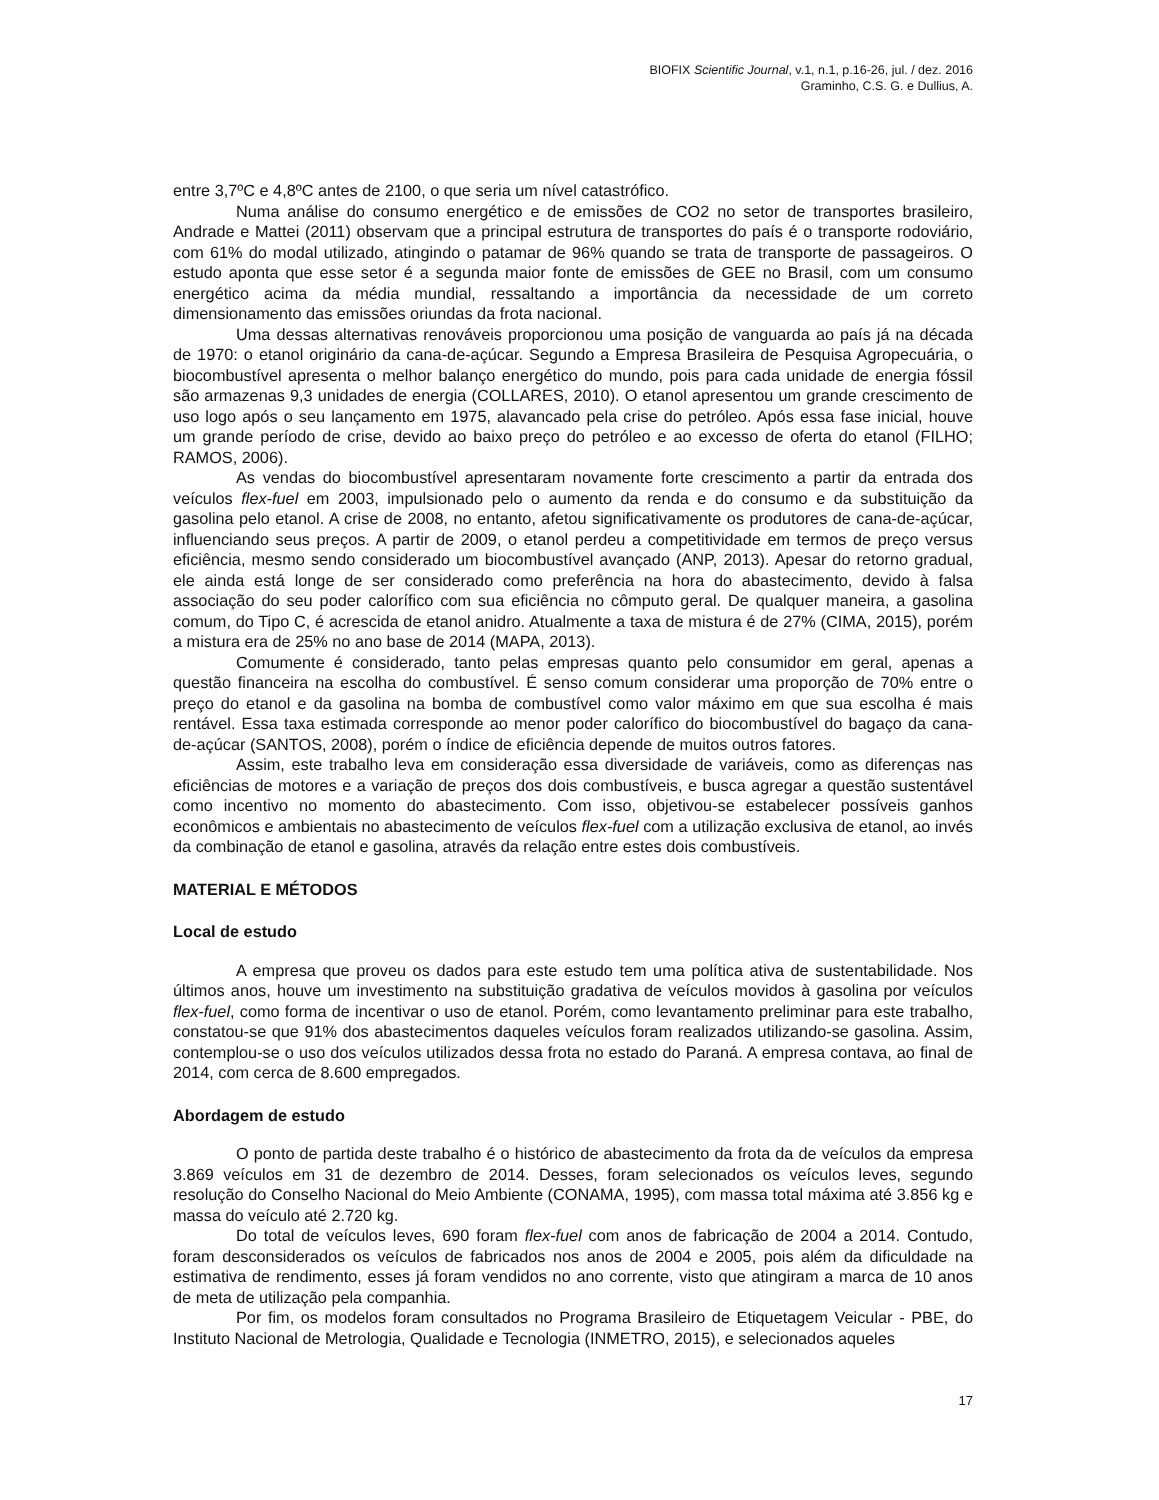BIOFIX Scientific Journal, v.1, n.1, p.16-26, jul. / dez. 2016
Graminho, C.S. G. e Dullius, A.
entre 3,7ºC e 4,8ºC antes de 2100, o que seria um nível catastrófico.
Numa análise do consumo energético e de emissões de CO2 no setor de transportes brasileiro, Andrade e Mattei (2011) observam que a principal estrutura de transportes do país é o transporte rodoviário, com 61% do modal utilizado, atingindo o patamar de 96% quando se trata de transporte de passageiros. O estudo aponta que esse setor é a segunda maior fonte de emissões de GEE no Brasil, com um consumo energético acima da média mundial, ressaltando a importância da necessidade de um correto dimensionamento das emissões oriundas da frota nacional.
Uma dessas alternativas renováveis proporcionou uma posição de vanguarda ao país já na década de 1970: o etanol originário da cana-de-açúcar. Segundo a Empresa Brasileira de Pesquisa Agropecuária, o biocombustível apresenta o melhor balanço energético do mundo, pois para cada unidade de energia fóssil são armazenas 9,3 unidades de energia (COLLARES, 2010). O etanol apresentou um grande crescimento de uso logo após o seu lançamento em 1975, alavancado pela crise do petróleo. Após essa fase inicial, houve um grande período de crise, devido ao baixo preço do petróleo e ao excesso de oferta do etanol (FILHO; RAMOS, 2006).
As vendas do biocombustível apresentaram novamente forte crescimento a partir da entrada dos veículos flex-fuel em 2003, impulsionado pelo o aumento da renda e do consumo e da substituição da gasolina pelo etanol. A crise de 2008, no entanto, afetou significativamente os produtores de cana-de-açúcar, influenciando seus preços. A partir de 2009, o etanol perdeu a competitividade em termos de preço versus eficiência, mesmo sendo considerado um biocombustível avançado (ANP, 2013). Apesar do retorno gradual, ele ainda está longe de ser considerado como preferência na hora do abastecimento, devido à falsa associação do seu poder calorífico com sua eficiência no cômputo geral. De qualquer maneira, a gasolina comum, do Tipo C, é acrescida de etanol anidro. Atualmente a taxa de mistura é de 27% (CIMA, 2015), porém a mistura era de 25% no ano base de 2014 (MAPA, 2013).
Comumente é considerado, tanto pelas empresas quanto pelo consumidor em geral, apenas a questão financeira na escolha do combustível. É senso comum considerar uma proporção de 70% entre o preço do etanol e da gasolina na bomba de combustível como valor máximo em que sua escolha é mais rentável. Essa taxa estimada corresponde ao menor poder calorífico do biocombustível do bagaço da cana-de-açúcar (SANTOS, 2008), porém o índice de eficiência depende de muitos outros fatores.
Assim, este trabalho leva em consideração essa diversidade de variáveis, como as diferenças nas eficiências de motores e a variação de preços dos dois combustíveis, e busca agregar a questão sustentável como incentivo no momento do abastecimento. Com isso, objetivou-se estabelecer possíveis ganhos econômicos e ambientais no abastecimento de veículos flex-fuel com a utilização exclusiva de etanol, ao invés da combinação de etanol e gasolina, através da relação entre estes dois combustíveis.
MATERIAL E MÉTODOS
Local de estudo
A empresa que proveu os dados para este estudo tem uma política ativa de sustentabilidade. Nos últimos anos, houve um investimento na substituição gradativa de veículos movidos à gasolina por veículos flex-fuel, como forma de incentivar o uso de etanol. Porém, como levantamento preliminar para este trabalho, constatou-se que 91% dos abastecimentos daqueles veículos foram realizados utilizando-se gasolina. Assim, contemplou-se o uso dos veículos utilizados dessa frota no estado do Paraná. A empresa contava, ao final de 2014, com cerca de 8.600 empregados.
Abordagem de estudo
O ponto de partida deste trabalho é o histórico de abastecimento da frota da de veículos da empresa 3.869 veículos em 31 de dezembro de 2014. Desses, foram selecionados os veículos leves, segundo resolução do Conselho Nacional do Meio Ambiente (CONAMA, 1995), com massa total máxima até 3.856 kg e massa do veículo até 2.720 kg.
Do total de veículos leves, 690 foram flex-fuel com anos de fabricação de 2004 a 2014. Contudo, foram desconsiderados os veículos de fabricados nos anos de 2004 e 2005, pois além da dificuldade na estimativa de rendimento, esses já foram vendidos no ano corrente, visto que atingiram a marca de 10 anos de meta de utilização pela companhia.
Por fim, os modelos foram consultados no Programa Brasileiro de Etiquetagem Veicular - PBE, do Instituto Nacional de Metrologia, Qualidade e Tecnologia (INMETRO, 2015), e selecionados aqueles
17